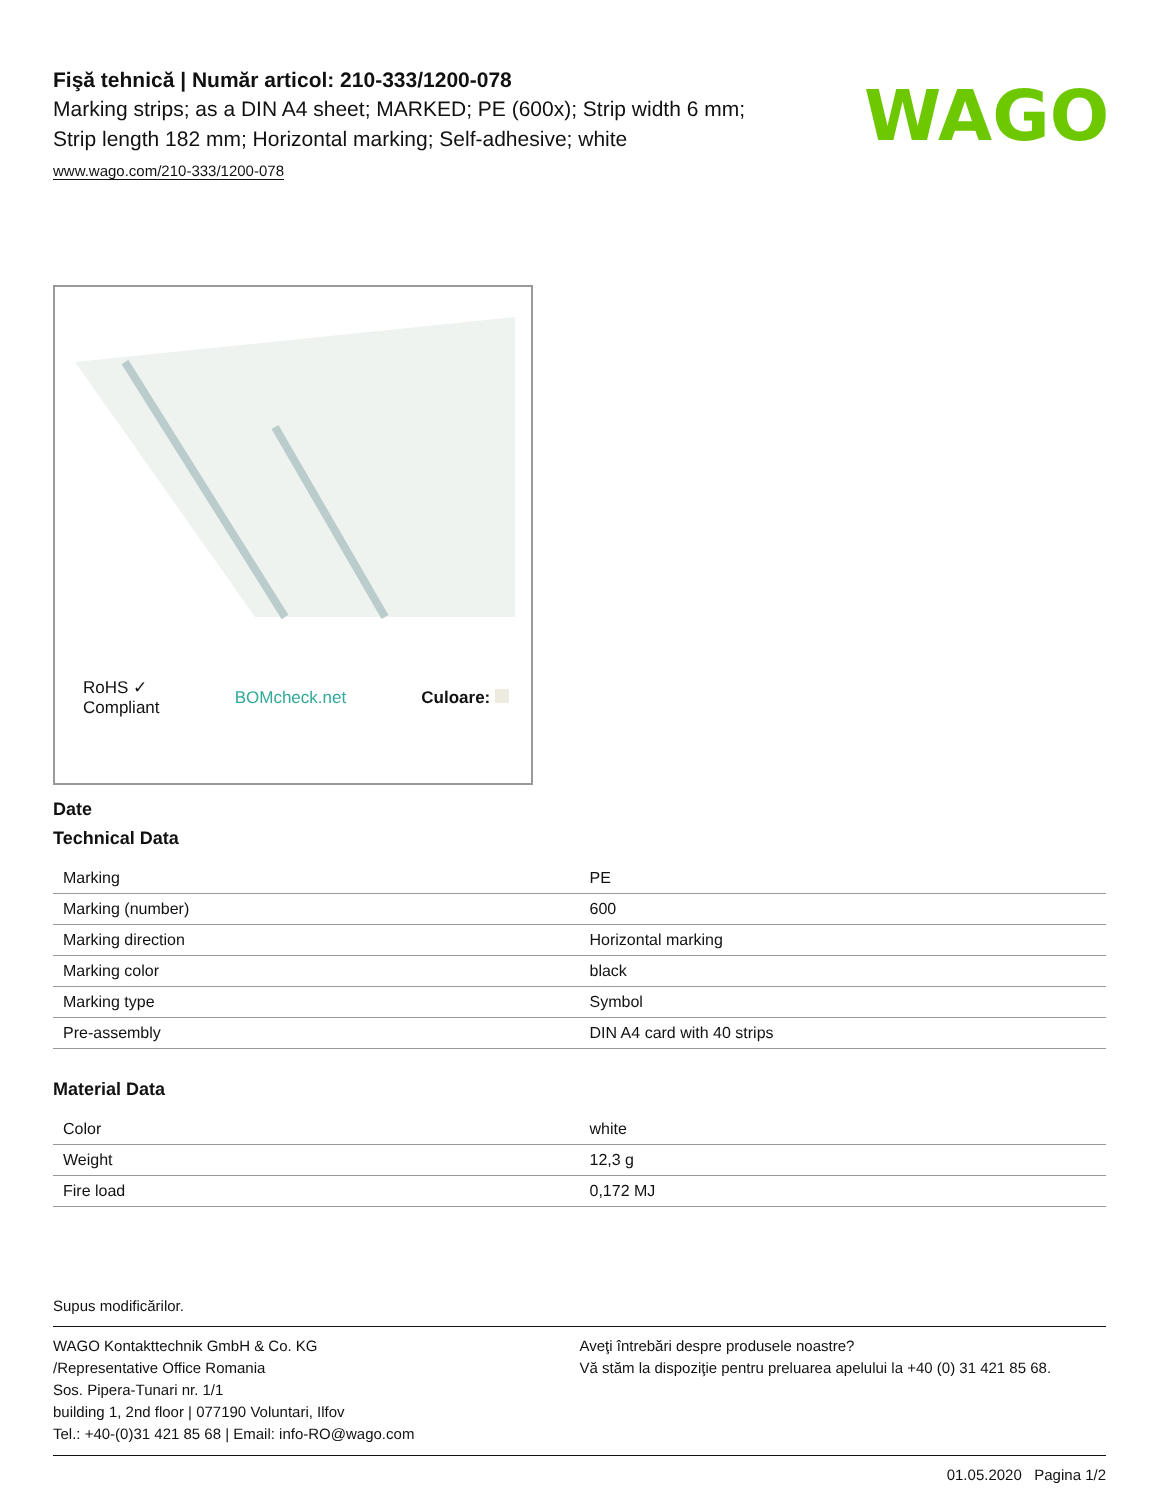Fişă tehnică | Număr articol: 210-333/1200-078
Marking strips; as a DIN A4 sheet; MARKED; PE (600x); Strip width 6 mm;
Strip length 182 mm; Horizontal marking; Self-adhesive; white
www.wago.com/210-333/1200-078
WAGO
RoHS ✓
Compliant BOMcheck.net Culoare:
Date
Technical Data
| Marking | PE |
| Marking (number) | 600 |
| Marking direction | Horizontal marking |
| Marking color | black |
| Marking type | Symbol |
| Pre-assembly | DIN A4 card with 40 strips |
Material Data
| Color | white |
| Weight | 12,3 g |
| Fire load | 0,172 MJ |
Supus modificărilor.
WAGO Kontakttechnik GmbH & Co. KG
/Representative Office Romania
Sos. Pipera-Tunari nr. 1/1
building 1, 2nd floor | 077190 Voluntari, Ilfov
Tel.: +40-(0)31 421 85 68 | Email: info-RO@wago.com
Aveţi întrebări despre produsele noastre?
Vă stăm la dispoziţie pentru preluarea apelului la +40 (0) 31 421 85 68.
01.05.2020 Pagina 1/2